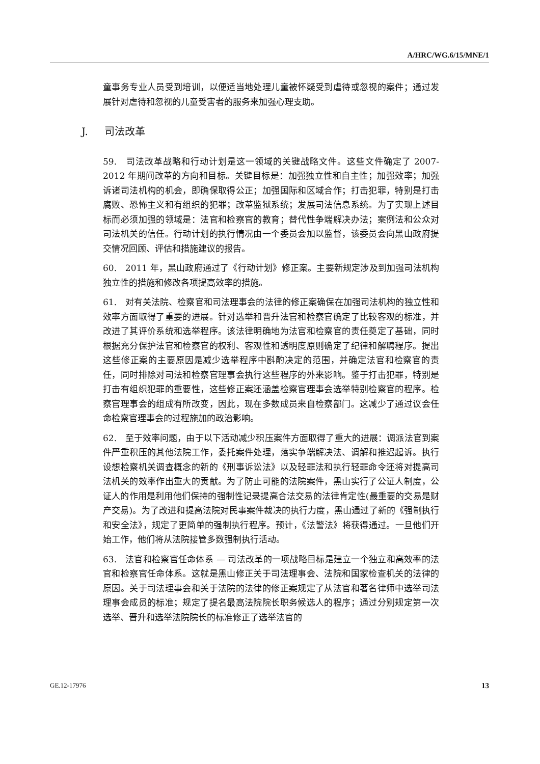A/HRC/WG.6/15/MNE/1
童事务专业人员受到培训，以便适当地处理儿童被怀疑受到虐待或忽视的案件；通过发展针对虐待和忽视的儿童受害者的服务来加强心理支助。
J. 司法改革
59. 司法改革战略和行动计划是这一领域的关键战略文件。这些文件确定了 2007-2012 年期间改革的方向和目标。关键目标是：加强独立性和自主性；加强效率；加强诉诸司法机构的机会，即确保取得公正；加强国际和区域合作；打击犯罪，特别是打击腐败、恐怖主义和有组织的犯罪；改革监狱系统；发展司法信息系统。为了实现上述目标而必须加强的领域是：法官和检察官的教育；替代性争端解决办法；案例法和公众对司法机关的信任。行动计划的执行情况由一个委员会加以监督，该委员会向黑山政府提交情况回顾、评估和措施建议的报告。
60. 2011 年，黑山政府通过了《行动计划》修正案。主要新规定涉及到加强司法机构独立性的措施和修改各项提高效率的措施。
61. 对有关法院、检察官和司法理事会的法律的修正案确保在加强司法机构的独立性和效率方面取得了重要的进展。针对选举和晋升法官和检察官确定了比较客观的标准，并改进了其评价系统和选举程序。该法律明确地为法官和检察官的责任奠定了基础，同时根据充分保护法官和检察官的权利、客观性和透明度原则确定了纪律和解聘程序。提出这些修正案的主要原因是减少选举程序中斟酌决定的范围，并确定法官和检察官的责任，同时排除对司法和检察官理事会执行这些程序的外来影响。鉴于打击犯罪，特别是打击有组织犯罪的重要性，这些修正案还涵盖检察官理事会选举特别检察官的程序。检察官理事会的组成有所改变，因此，现在多数成员来自检察部门。这减少了通过议会任命检察官理事会的过程施加的政治影响。
62. 至于效率问题，由于以下活动减少积压案件方面取得了重大的进展：调派法官到案件严重积压的其他法院工作，委托案件处理，落实争端解决法、调解和推迟起诉。执行设想检察机关调查概念的新的《刑事诉讼法》以及轻罪法和执行轻罪命令还将对提高司法机关的效率作出重大的贡献。为了防止可能的法院案件，黑山实行了公证人制度，公证人的作用是利用他们保持的强制性记录提高合法交易的法律肯定性(最重要的交易是财产交易)。为了改进和提高法院对民事案件裁决的执行力度，黑山通过了新的《强制执行和安全法》，规定了更简单的强制执行程序。预计，《法警法》将获得通过。一旦他们开始工作，他们将从法院接管多数强制执行活动。
63. 法官和检察官任命体系 — 司法改革的一项战略目标是建立一个独立和高效率的法官和检察官任命体系。这就是黑山修正关于司法理事会、法院和国家检查机关的法律的原因。关于司法理事会和关于法院的法律的修正案规定了从法官和著名律师中选举司法理事会成员的标准；规定了提名最高法院院长职务候选人的程序；通过分别规定第一次选举、晋升和选举法院院长的标准修正了选举法官的
GE.12-17976 13